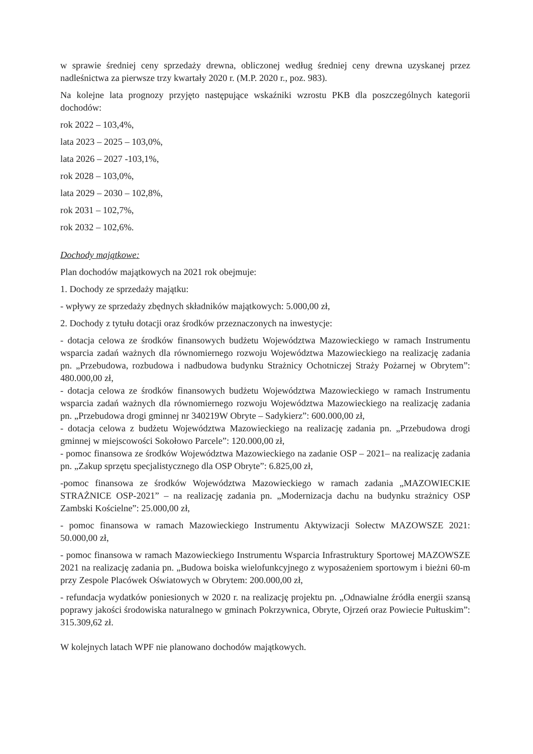w sprawie średniej ceny sprzedaży drewna, obliczonej według średniej ceny drewna uzyskanej przez nadleśnictwa za pierwsze trzy kwartały 2020 r. (M.P. 2020 r., poz. 983).
Na kolejne lata prognozy przyjęto następujące wskaźniki wzrostu PKB dla poszczególnych kategorii dochodów:
rok 2022 – 103,4%,
lata 2023 – 2025 – 103,0%,
lata 2026 – 2027 -103,1%,
rok 2028 – 103,0%,
lata 2029 – 2030 – 102,8%,
rok 2031 – 102,7%,
rok 2032 – 102,6%.
Dochody majątkowe:
Plan dochodów majątkowych na 2021 rok obejmuje:
1. Dochody ze sprzedaży majątku:
- wpływy ze sprzedaży zbędnych składników majątkowych: 5.000,00 zł,
2. Dochody z tytułu dotacji oraz środków przeznaczonych na inwestycje:
- dotacja celowa ze środków finansowych budżetu Województwa Mazowieckiego w ramach Instrumentu wsparcia zadań ważnych dla równomiernego rozwoju Województwa Mazowieckiego na realizację zadania pn. „Przebudowa, rozbudowa i nadbudowa budynku Strażnicy Ochotniczej Straży Pożarnej w Obrytem”: 480.000,00 zł,
- dotacja celowa ze środków finansowych budżetu Województwa Mazowieckiego w ramach Instrumentu wsparcia zadań ważnych dla równomiernego rozwoju Województwa Mazowieckiego na realizację zadania pn. „Przebudowa drogi gminnej nr 340219W Obryte – Sadykierz”: 600.000,00 zł,
- dotacja celowa z budżetu Województwa Mazowieckiego na realizację zadania pn. „Przebudowa drogi gminnej w miejscowości Sokołowo Parcele”: 120.000,00 zł,
- pomoc finansowa ze środków Województwa Mazowieckiego na zadanie OSP – 2021– na realizację zadania pn. „Zakup sprzętu specjalistycznego dla OSP Obryte”: 6.825,00 zł,
-pomoc finansowa ze środków Województwa Mazowieckiego w ramach zadania „MAZOWIECKIE STRAŻNICE OSP-2021” – na realizację zadania pn. „Modernizacja dachu na budynku strażnicy OSP Zambski Kościelne”: 25.000,00 zł,
- pomoc finansowa w ramach Mazowieckiego Instrumentu Aktywizacji Sołectw MAZOWSZE 2021: 50.000,00 zł,
- pomoc finansowa w ramach Mazowieckiego Instrumentu Wsparcia Infrastruktury Sportowej MAZOWSZE 2021 na realizację zadania pn. „Budowa boiska wielofunkcyjnego z wyposażeniem sportowym i bieżni 60-m przy Zespole Placówek Oświatowych w Obrytem: 200.000,00 zł,
- refundacja wydatków poniesionych w 2020 r. na realizację projektu pn. „Odnawialne źródła energii szansą poprawy jakości środowiska naturalnego w gminach Pokrzywnica, Obryte, Ojrzeń oraz Powiecie Pułtuskim”: 315.309,62 zł.
W kolejnych latach WPF nie planowano dochodów majątkowych.